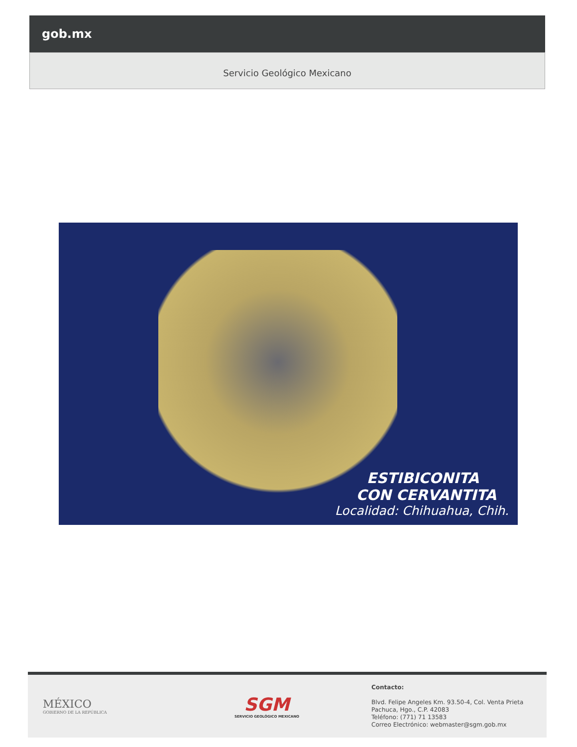gob.mx
Servicio Geológico Mexicano
ESTIBICONITA
CON CERVANTITA
Localidad: Chihuahua, Chih.
MÉXICO
GOBIERNO DE LA REPÚBLICA
SGM
SERVICIO GEOLÓGICO MEXICANO
Contacto:
Blvd. Felipe Angeles Km. 93.50-4, Col. Venta Prieta
Pachuca, Hgo., C.P. 42083
Teléfono: (771) 71 13583
Correo Electrónico: webmaster@sgm.gob.mx